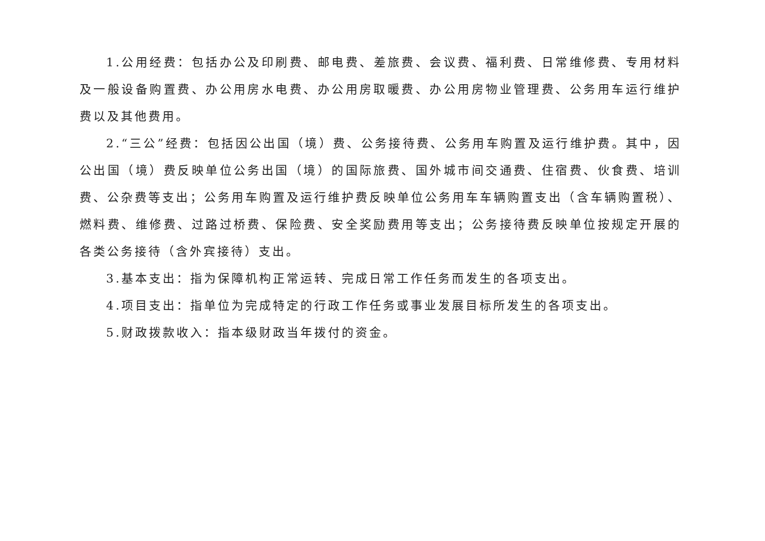1.公用经费：包括办公及印刷费、邮电费、差旅费、会议费、福利费、日常维修费、专用材料及一般设备购置费、办公用房水电费、办公用房取暖费、办公用房物业管理费、公务用车运行维护费以及其他费用。
2.“三公”经费：包括因公出国（境）费、公务接待费、公务用车购置及运行维护费。其中，因公出国（境）费反映单位公务出国（境）的国际旅费、国外城市间交通费、住宿费、伙食费、培训费、公杂费等支出；公务用车购置及运行维护费反映单位公务用车车辆购置支出（含车辆购置税）、燃料费、维修费、过路过桥费、保险费、安全奖励费用等支出；公务接待费反映单位按规定开展的各类公务接待（含外宾接待）支出。
3.基本支出：指为保障机构正常运转、完成日常工作任务而发生的各项支出。
4.项目支出：指单位为完成特定的行政工作任务或事业发展目标所发生的各项支出。
5.财政拨款收入：指本级财政当年拨付的资金。